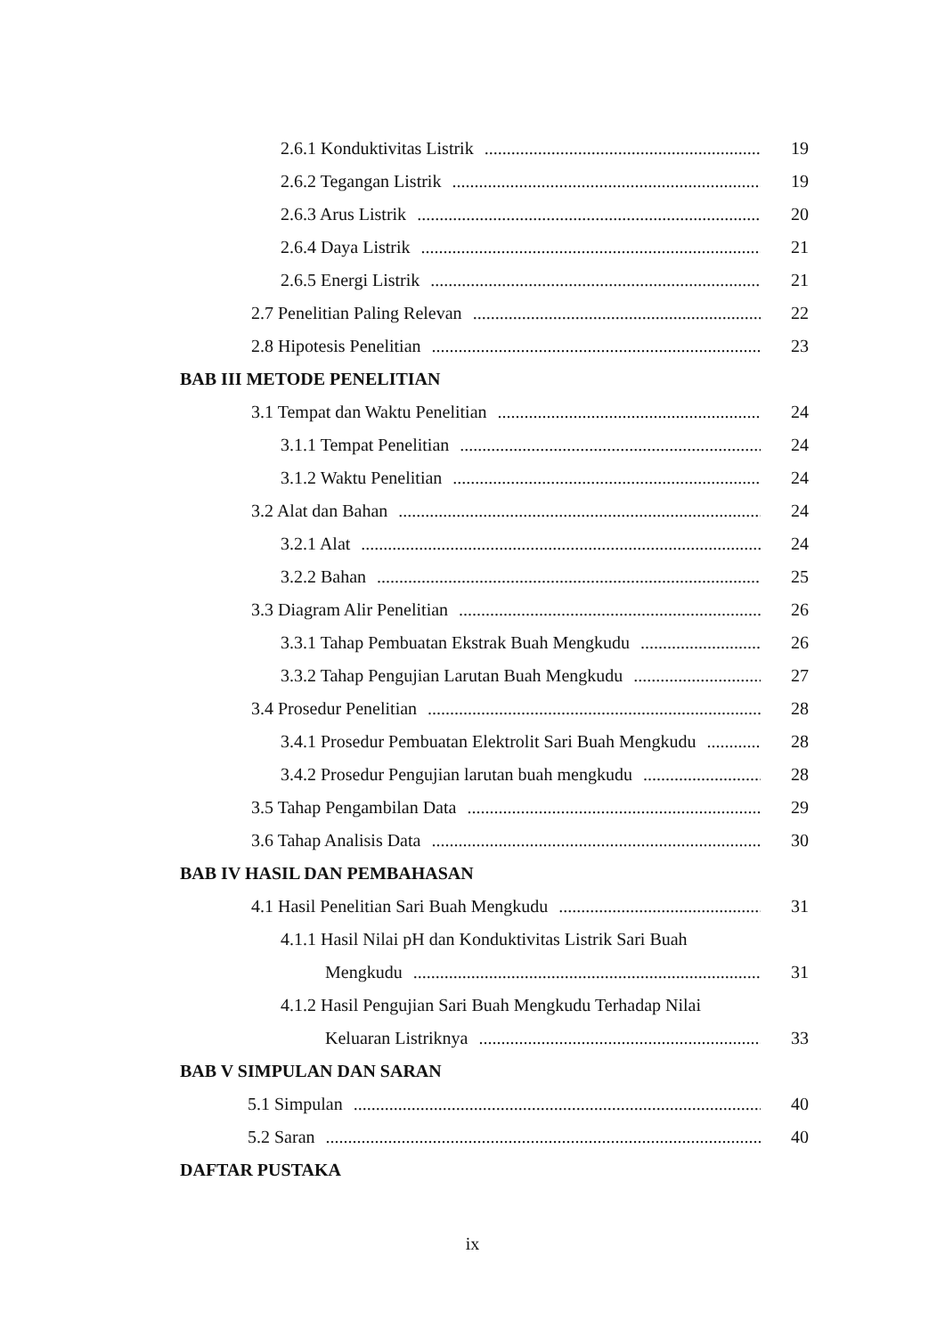2.6.1 Konduktivitas Listrik 19
2.6.2 Tegangan Listrik 19
2.6.3 Arus Listrik 20
2.6.4 Daya Listrik 21
2.6.5 Energi Listrik 21
2.7 Penelitian Paling Relevan 22
2.8 Hipotesis Penelitian 23
BAB III METODE PENELITIAN
3.1 Tempat dan Waktu Penelitian 24
3.1.1 Tempat Penelitian 24
3.1.2 Waktu Penelitian 24
3.2 Alat dan Bahan 24
3.2.1 Alat 24
3.2.2 Bahan 25
3.3 Diagram Alir Penelitian 26
3.3.1 Tahap Pembuatan Ekstrak Buah Mengkudu 26
3.3.2 Tahap Pengujian Larutan Buah Mengkudu 27
3.4 Prosedur Penelitian 28
3.4.1 Prosedur Pembuatan Elektrolit Sari Buah Mengkudu 28
3.4.2 Prosedur Pengujian larutan buah mengkudu 28
3.5 Tahap Pengambilan Data 29
3.6 Tahap Analisis Data 30
BAB IV HASIL DAN PEMBAHASAN
4.1 Hasil Penelitian Sari Buah Mengkudu 31
4.1.1 Hasil Nilai pH dan Konduktivitas Listrik Sari Buah
Mengkudu 31
4.1.2 Hasil Pengujian Sari Buah Mengkudu Terhadap Nilai
Keluaran Listriknya 33
BAB V SIMPULAN DAN SARAN
5.1 Simpulan 40
5.2 Saran 40
DAFTAR PUSTAKA
ix